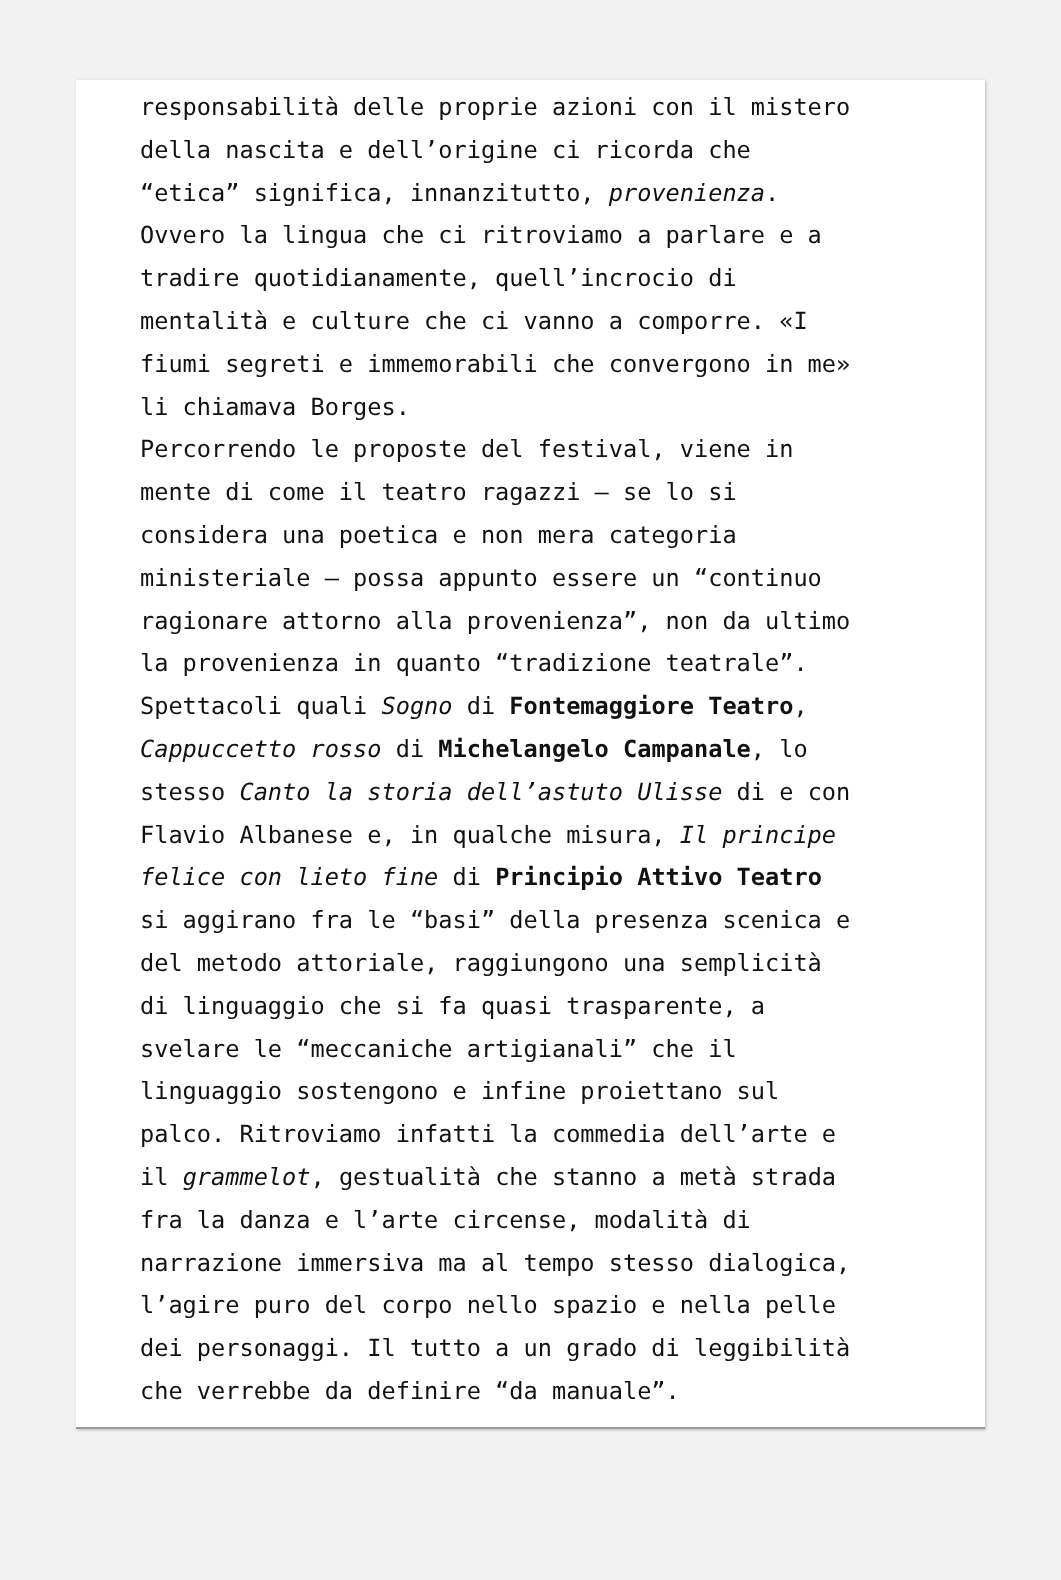responsabilità delle proprie azioni con il mistero
della nascita e dell’origine ci ricorda che
“etica” significa, innanzitutto, provenienza.
Ovvero la lingua che ci ritroviamo a parlare e a
tradire quotidianamente, quell’incrocio di
mentalità e culture che ci vanno a comporre. «I
fiumi segreti e immemorabili che convergono in me»
li chiamava Borges.
Percorrendo le proposte del festival, viene in
mente di come il teatro ragazzi – se lo si
considera una poetica e non mera categoria
ministeriale – possa appunto essere un “continuo
ragionare attorno alla provenienza”, non da ultimo
la provenienza in quanto “tradizione teatrale”.
Spettacoli quali Sogno di Fontemaggiore Teatro,
Cappuccetto rosso di Michelangelo Campanale, lo
stesso Canto la storia dell’astuto Ulisse di e con
Flavio Albanese e, in qualche misura, Il principe
felice con lieto fine di Principio Attivo Teatro
si aggirano fra le “basi” della presenza scenica e
del metodo attoriale, raggiungono una semplicità
di linguaggio che si fa quasi trasparente, a
svelare le “meccaniche artigianali” che il
linguaggio sostengono e infine proiettano sul
palco. Ritroviamo infatti la commedia dell’arte e
il grammelot, gestualità che stanno a metà strada
fra la danza e l’arte circense, modalità di
narrazione immersiva ma al tempo stesso dialogica,
l’agire puro del corpo nello spazio e nella pelle
dei personaggi. Il tutto a un grado di leggibilità
che verrebbe da definire “da manuale”.